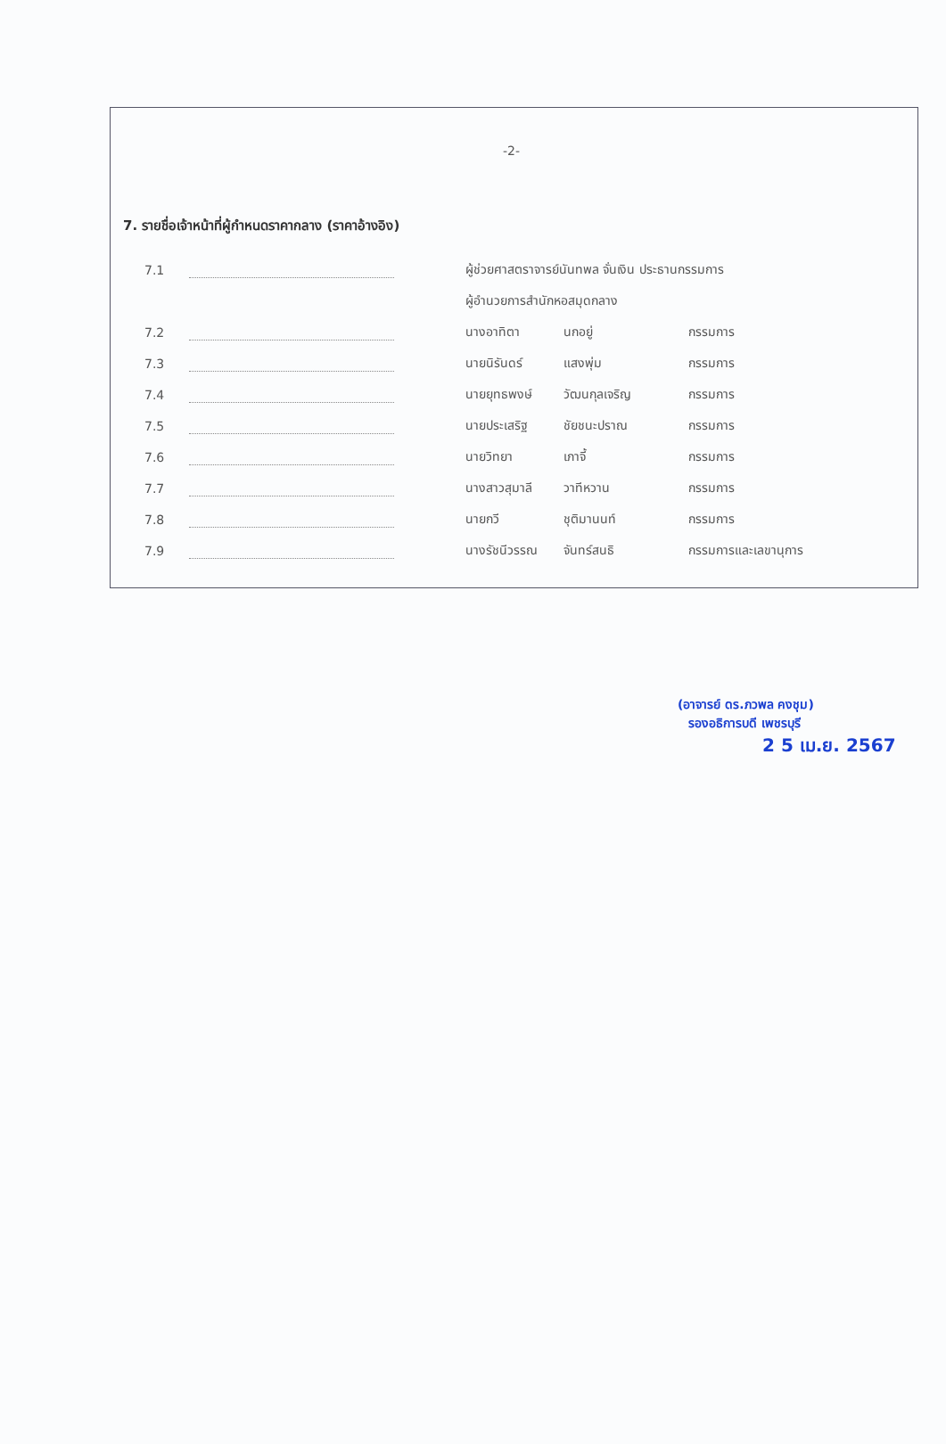-2-
7. รายชื่อเจ้าหน้าที่ผู้กำหนดราคากลาง (ราคาอ้างอิง)
| 7.1 | | ผู้ช่วยศาสตราจารย์นันทพล จั่นเงิน ประธานกรรมการ | | |
| | | ผู้อำนวยการสำนักหอสมุดกลาง | | |
| 7.2 | | นางอาทิตา | นกอยู่ | กรรมการ |
| 7.3 | | นายนิรันดร์ | แสงพุ่ม | กรรมการ |
| 7.4 | | นายยุทธพงษ์ | วัฒนกุลเจริญ | กรรมการ |
| 7.5 | | นายประเสริฐ | ชัยชนะปราณ | กรรมการ |
| 7.6 | | นายวิทยา | เภาจี้ | กรรมการ |
| 7.7 | | นางสาวสุมาลี | วาทีหวาน | กรรมการ |
| 7.8 | | นายกวี | ชุติมานนท์ | กรรมการ |
| 7.9 | | นางรัชนีวรรณ | จันทร์สนธิ | กรรมการและเลขานุการ |
(อาจารย์ ดร.ภวพล คงชุม)
รองอธิการบดี เพชรบุรี
2 5 เม.ย. 2567